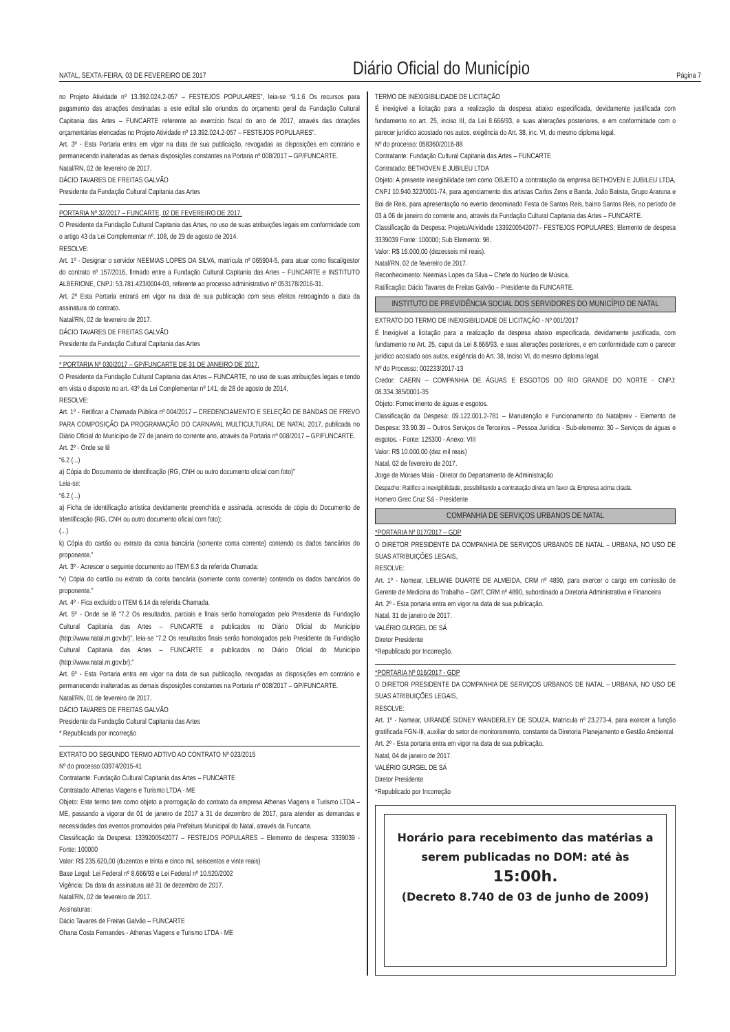NATAL, SEXTA-FEIRA, 03 DE FEVEREIRO DE 2017 Diário Oficial do Município Página 7
no Projeto Atividade nº 13.392.024.2-057 – FESTEJOS POPULARES”, leia-se “9.1.6 Os recursos para pagamento das atrações destinadas a este edital são oriundos do orçamento geral da Fundação Cultural Capitania das Artes – FUNCARTE referente ao exercício fiscal do ano de 2017, através das dotações orçamentárias elencadas no Projeto Atividade nº 13.392.024.2-057 – FESTEJOS POPULARES”.
Art. 3º - Esta Portaria entra em vigor na data de sua publicação, revogadas as disposições em contrário e permanecendo inalteradas as demais disposições constantes na Portaria nº 008/2017 – GP/FUNCARTE.
Natal/RN, 02 de fevereiro de 2017.
DÁCIO TAVARES DE FREITAS GALVÃO
Presidente da Fundação Cultural Capitania das Artes
PORTARIA Nº 32/2017 – FUNCARTE, 02 DE FEVEREIRO DE 2017.
O Presidente da Fundação Cultural Capitania das Artes, no uso de suas atribuições legais em conformidade com o artigo 43 da Lei Complementar nº. 108, de 29 de agosto de 2014.
RESOLVE:
Art. 1º - Designar o servidor NEEMIAS LOPES DA SILVA, matrícula nº 065904-5, para atuar como fiscal/gestor do contrato nº 157/2016, firmado entre a Fundação Cultural Capitania das Artes – FUNCARTE e INSTITUTO ALBERIONE, CNPJ: 53.781.423/0004-03, referente ao processo administrativo nº 053178/2016-31.
Art. 2º Esta Portaria entrará em vigor na data de sua publicação com seus efeitos retroagindo a data da assinatura do contrato.
Natal/RN, 02 de fevereiro de 2017.
DÁCIO TAVARES DE FREITAS GALVÃO
Presidente da Fundação Cultural Capitania das Artes
* PORTARIA Nº 030/2017 – GP/FUNCARTE DE 31 DE JANEIRO DE 2017.
O Presidente da Fundação Cultural Capitania das Artes – FUNCARTE, no uso de suas atribuições legais e tendo em vista o disposto no art. 43º da Lei Complementar nº 141, de 28 de agosto de 2014,
RESOLVE:
Art. 1º - Retificar a Chamada Pública nº 004/2017 – CREDENCIAMENTO E SELEÇÃO DE BANDAS DE FREVO PARA COMPOSIÇÃO DA PROGRAMAÇÃO DO CARNAVAL MULTICULTURAL DE NATAL 2017, publicada no Diário Oficial do Município de 27 de janeiro do corrente ano, através da Portaria nº 008/2017 – GP/FUNCARTE.
Art. 2º - Onde se lê
“6.2 (...)
a) Cópia do Documento de Identificação (RG, CNH ou outro documento oficial com foto)”
Leia-se:
“6.2 (...)
a) Ficha de identificação artística devidamente preenchida e assinada, acrescida de cópia do Documento de Identificação (RG, CNH ou outro documento oficial com foto);
(...)
k) Cópia do cartão ou extrato da conta bancária (somente conta corrente) contendo os dados bancários do proponente.”
Art. 3º - Acrescer o seguinte documento ao ITEM 6.3 da referida Chamada:
“v) Cópia do cartão ou extrato da conta bancária (somente conta corrente) contendo os dados bancários do proponente.”
Art. 4º - Fica excluído o ITEM 6.14 da referida Chamada.
Art. 5º - Onde se lê “7.2 Os resultados, parciais e finais serão homologados pelo Presidente da Fundação Cultural Capitania das Artes – FUNCARTE e publicados no Diário Oficial do Município (http://www.natal.rn.gov.br)”, leia-se “7.2 Os resultados finais serão homologados pelo Presidente da Fundação Cultural Capitania das Artes – FUNCARTE e publicados no Diário Oficial do Município (http://www.natal.rn.gov.br);”
Art. 6º - Esta Portaria entra em vigor na data de sua publicação, revogadas as disposições em contrário e permanecendo inalteradas as demais disposições constantes na Portaria nº 008/2017 – GP/FUNCARTE.
Natal/RN, 01 de fevereiro de 2017.
DÁCIO TAVARES DE FREITAS GALVÃO
Presidente da Fundação Cultural Capitania das Artes
* Republicada por incorreção
EXTRATO DO SEGUNDO TERMO ADTIVO AO CONTRATO Nº 023/2015
Nº do processo:03974/2015-41
Contratante: Fundação Cultural Capitania das Artes – FUNCARTE
Contratado: Athenas Viagens e Turismo LTDA - ME
Objeto: Este termo tem como objeto a prorrogação do contrato da empresa Athenas Viagens e Turismo LTDA – ME, passando a vigorar de 01 de janeiro de 2017 à 31 de dezembro de 2017, para atender as demandas e necessidades dos eventos promovidos pela Prefeitura Municipal do Natal, através da Funcarte.
Classificação da Despesa: 1339200542077 – FESTEJOS POPULARES – Elemento de despesa: 3339039 - Fonte: 100000
Valor: R$ 235.620,00 (duzentos e trinta e cinco mil, seiscentos e vinte reais)
Base Legal: Lei Federal nº 8.666/93 e Lei Federal nº 10.520/2002
Vigência: Da data da assinatura até 31 de dezembro de 2017.
Natal/RN, 02 de fevereiro de 2017.
Assinaturas:
Dácio Tavares de Freitas Galvão – FUNCARTE
Ohana Costa Fernandes - Athenas Viagens e Turismo LTDA - ME
TERMO DE INEXIGIBILIDADE DE LICITAÇÃO
É inexigível a licitação para a realização da despesa abaixo especificada, devidamente justificada com fundamento no art. 25, inciso III, da Lei 8.666/93, e suas alterações posteriores, e em conformidade com o parecer jurídico acostado nos autos, exigência do Art. 38, inc. VI, do mesmo diploma legal.
Nº do processo: 058360/2016-88
Contratante: Fundação Cultural Capitania das Artes – FUNCARTE
Contratado: BETHOVEN E JUBILEU LTDA
Objeto: A presente inexigibilidade tem como OBJETO a contratação da empresa BETHOVEN E JUBILEU LTDA, CNPJ 10.940.322/0001-74, para agenciamento dos artistas Carlos Zens e Banda, João Batista, Grupo Araruna e Boi de Reis, para apresentação no evento denominado Festa de Santos Reis, bairro Santos Reis, no período de 03 à 06 de janeiro do corrente ano, através da Fundação Cultural Capitania das Artes – FUNCARTE.
Classificação da Despesa: Projeto/Atividade 1339200542077– FESTEJOS POPULARES; Elemento de despesa 3339039 Fonte: 100000; Sub Elemento: 98.
Valor: R$ 16.000,00 (dezesseis mil reais).
Natal/RN, 02 de fevereiro de 2017.
Reconhecimento: Neemias Lopes da Silva – Chefe do Núcleo de Música.
Ratificação: Dácio Tavares de Freitas Galvão – Presidente da FUNCARTE.
INSTITUTO DE PREVIDÊNCIA SOCIAL DOS SERVIDORES DO MUNICÍPIO DE NATAL
EXTRATO DO TERMO DE INEXIGIBILIDADE DE LICITAÇÃO - Nº 001/2017
É Inexigível a licitação para a realização da despesa abaixo especificada, devidamente justificada, com fundamento no Art. 25, caput da Lei 8.666/93, e suas alterações posteriores, e em conformidade com o parecer jurídico acostado aos autos, exigência do Art. 38, Inciso VI, do mesmo diploma legal.
Nº do Processo: 002233/2017-13
Credor: CAERN – COMPANHIA DE ÁGUAS E ESGOTOS DO RIO GRANDE DO NORTE - CNPJ: 08.334.385/0001-35
Objeto: Fornecimento de águas e esgotos.
Classificação da Despesa: 09.122.001.2-781 – Manutenção e Funcionamento do Natalprev - Elemento de Despesa: 33.90.39 – Outros Serviços de Terceiros – Pessoa Jurídica - Sub-elemento: 30 – Serviços de águas e esgotos. - Fonte: 125300 - Anexo: VIII
Valor: R$ 10.000,00 (dez mil reais)
Natal, 02 de fevereiro de 2017.
Jorge de Moraes Maia - Diretor do Departamento de Administração
Despacho: Ratifico a inexigibilidade, possibilitando a contratação direta em favor da Empresa acima citada.
Homero Grec Cruz Sá - Presidente
COMPANHIA DE SERVIÇOS URBANOS DE NATAL
*PORTARIA Nº 017/2017 – GDP
O DIRETOR PRESIDENTE DA COMPANHIA DE SERVIÇOS URBANOS DE NATAL – URBANA, NO USO DE SUAS ATRIBUIÇÕES LEGAIS,
RESOLVE:
Art. 1º - Nomear, LEILIANE DUARTE DE ALMEIDA, CRM nº 4890, para exercer o cargo em comissão de Gerente de Medicina do Trabalho – GMT, CRM nº 4890, subordinado a Diretoria Administrativa e Financeira
Art. 2º - Esta portaria entra em vigor na data de sua publicação.
Natal, 31 de janeiro de 2017.
VALÉRIO GURGEL DE SÁ
Diretor Presidente
*Republicado por Incorreção.
*PORTARIA Nº 016/2017 - GDP
O DIRETOR PRESIDENTE DA COMPANHIA DE SERVIÇOS URBANOS DE NATAL – URBANA, NO USO DE SUAS ATRIBUIÇÕES LEGAIS,
RESOLVE:
Art. 1º - Nomear, UIRANDÉ SIDNEY WANDERLEY DE SOUZA, Matrícula nº 23.273-4, para exercer a função gratificada FGN-III, auxiliar do setor de monitoramento, constante da Diretoria Planejamento e Gestão Ambiental.
Art. 2º - Esta portaria entra em vigor na data de sua publicação.
Natal, 04 de janeiro de 2017.
VALÉRIO GURGEL DE SÁ
Diretor Presidente
*Republicado por Incorreção
Horário para recebimento das matérias a serem publicadas no DOM: até às
15:00h.
(Decreto 8.740 de 03 de junho de 2009)